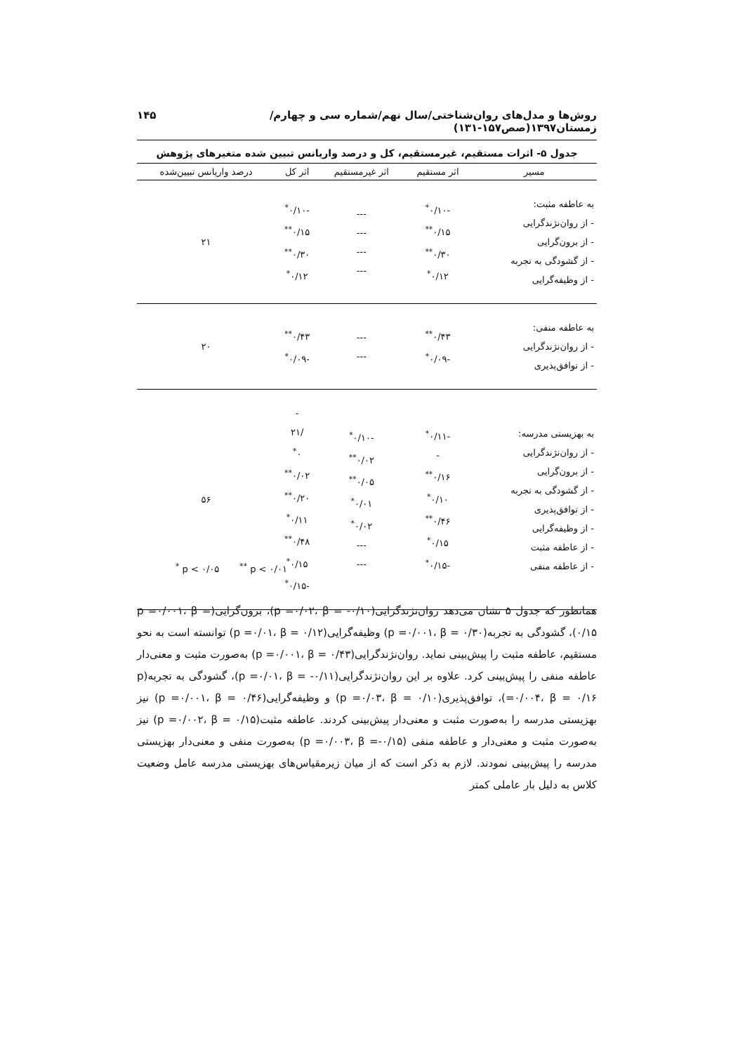روش‌ها و مدل‌های روان‌شناختی/سال نهم/شماره سی و چهارم/ زمستان۱۳۹۷(صص۱۵۷-۱۳۱) ۱۴۵
جدول ۵- اثرات مستقیم، غیرمستقیم، کل و درصد واریانس تبیین شده متغیرهای پژوهش
| مسیر | اثر مستقیم | اثر غیرمستقیم | اثر کل | درصد واریانس تبیین‌شده |
| --- | --- | --- | --- | --- |
| به عاطفه مثبت: - از روان‌نژندگرایی - از برون‌گرایی - از گشودگی به تجربه - از وظیفه‌گرایی | -۰/۱۰<sup>*</sup> ۰/۱۵<sup>**</sup> ۰/۳۰<sup>**</sup> ۰/۱۲<sup>*</sup> | --- --- --- --- | -۰/۱۰<sup>*</sup> ۰/۱۵<sup>**</sup> ۰/۳۰<sup>**</sup> ۰/۱۲<sup>*</sup> | ۲۱ |
| به عاطفه منفی: - از روان‌نژندگرایی - از توافق‌پذیری | ۰/۴۳<sup>**</sup> -۰/۰۹<sup>*</sup> | --- --- | ۰/۴۳<sup>**</sup> -۰/۰۹<sup>*</sup> | ۲۰ |
| به بهزیستی مدرسه: - از روان‌نژندگرایی - از برون‌گرایی - از گشودگی به تجربه - از توافق‌پذیری - از وظیفه‌گرایی - از عاطفه مثبت - از عاطفه منفی | -۰/۱۱<sup>*</sup> - ۰/۱۶<sup>**</sup> ۰/۱۰<sup>*</sup> ۰/۴۶<sup>**</sup> ۰/۱۵<sup>*</sup> -۰/۱۵<sup>*</sup> | -۰/۱۰<sup>*</sup> ۰/۰۲<sup>**</sup> ۰/۰۵<sup>**</sup> ۰/۰۱<sup>*</sup> ۰/۰۲<sup>*</sup> --- --- | - /۲۱ ۰<sup>*</sup> ۰/۰۲<sup>**</sup> ۰/۲۰<sup>**</sup> ۰/۱۱<sup>*</sup> ۰/۴۸<sup>**</sup> ۰/۱۵<sup>*</sup> -۰/۱۵<sup>*</sup> | ۵۶ |
<sup>*</sup> p < ۰/۰۵ <sup>**</sup> p < ۰/۰۱
همانطور که جدول ۵ نشان می‌دهد روان‌نژندگرایی(p =۰/۰۲، β = -۰/۱۰)، برون‌گرایی(p =۰/۰۰۱، β = ۰/۱۵)، گشودگی به تجربه(p =۰/۰۰۱، β = ۰/۳۰) وظیفه‌گرایی(p =۰/۰۱، β = ۰/۱۲) توانسته است به نحو مستقیم، عاطفه مثبت را پیش‌بینی نماید. روان‌نژندگرایی(p =۰/۰۰۱، β = ۰/۴۳) به‌صورت مثبت و معنی‌دار عاطفه منفی را پیش‌بینی کرد. علاوه بر این روان‌نژندگرایی(p =۰/۰۱، β = -۰/۱۱)، گشودگی به تجربه(p =۰/۰۰۴، β = ۰/۱۶)، توافق‌پذیری(p =۰/۰۳، β = ۰/۱۰) و وظیفه‌گرایی(p =۰/۰۰۱، β = ۰/۴۶) نیز بهزیستی مدرسه را به‌صورت مثبت و معنی‌دار پیش‌بینی کردند. عاطفه مثبت(p =۰/۰۰۲، β = ۰/۱۵) نیز به‌صورت مثبت و معنی‌دار و عاطفه منفی (p =۰/۰۰۳، β =-۰/۱۵) به‌صورت منفی و معنی‌دار بهزیستی مدرسه را پیش‌بینی نمودند. لازم به ذکر است که از میان زیرمقیاس‌های بهزیستی مدرسه عامل وضعیت کلاس به دلیل بار عاملی کمتر